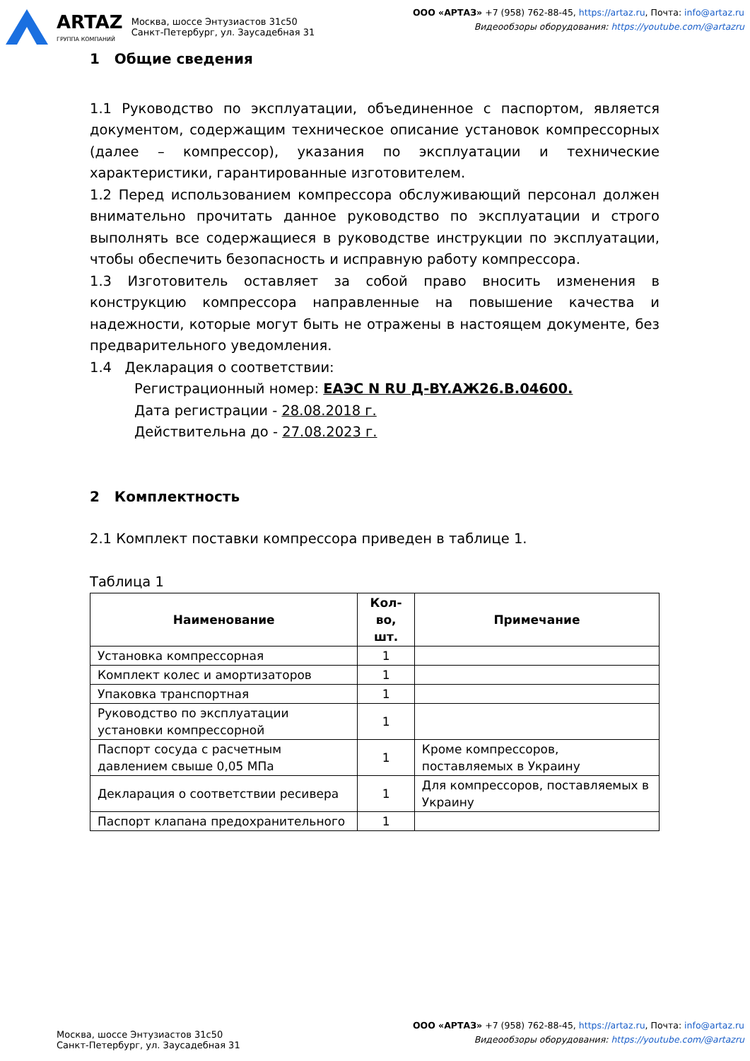ARTAZ
ГРУППА КОМПАНИЙ
Москва, шоссе Энтузиастов 31с50
Санкт-Петербург, ул. Заусадебная 31
ООО «АРТАЗ» +7 (958) 762-88-45, https://artaz.ru, Почта: info@artaz.ru
Видеообзоры оборудования: https://youtube.com/@artazru
1 Общие сведения
1.1 Руководство по эксплуатации, объединенное с паспортом, является документом, содержащим техническое описание установок компрессорных (далее – компрессор), указания по эксплуатации и технические характеристики, гарантированные изготовителем.
1.2 Перед использованием компрессора обслуживающий персонал должен внимательно прочитать данное руководство по эксплуатации и строго выполнять все содержащиеся в руководстве инструкции по эксплуатации, чтобы обеспечить безопасность и исправную работу компрессора.
1.3 Изготовитель оставляет за собой право вносить изменения в конструкцию компрессора направленные на повышение качества и надежности, которые могут быть не отражены в настоящем документе, без предварительного уведомления.
1.4 Декларация о соответствии:
Регистрационный номер: ЕАЭС N RU Д-BY.АЖ26.В.04600.
Дата регистрации - 28.08.2018 г.
Действительна до - 27.08.2023 г.
2 Комплектность
2.1 Комплект поставки компрессора приведен в таблице 1.
Таблица 1
| Наименование | Кол-во, шт. | Примечание |
| --- | --- | --- |
| Установка компрессорная | 1 | |
| Комплект колес и амортизаторов | 1 | |
| Упаковка транспортная | 1 | |
| Руководство по эксплуатации установки компрессорной | 1 | |
| Паспорт сосуда с расчетным давлением свыше 0,05 МПа | 1 | Кроме компрессоров, поставляемых в Украину |
| Декларация о соответствии ресивера | 1 | Для компрессоров, поставляемых в Украину |
| Паспорт клапана предохранительного | 1 | |
Москва, шоссе Энтузиастов 31с50
Санкт-Петербург, ул. Заусадебная 31
ООО «АРТАЗ» +7 (958) 762-88-45, https://artaz.ru, Почта: info@artaz.ru
Видеообзоры оборудования: https://youtube.com/@artazru